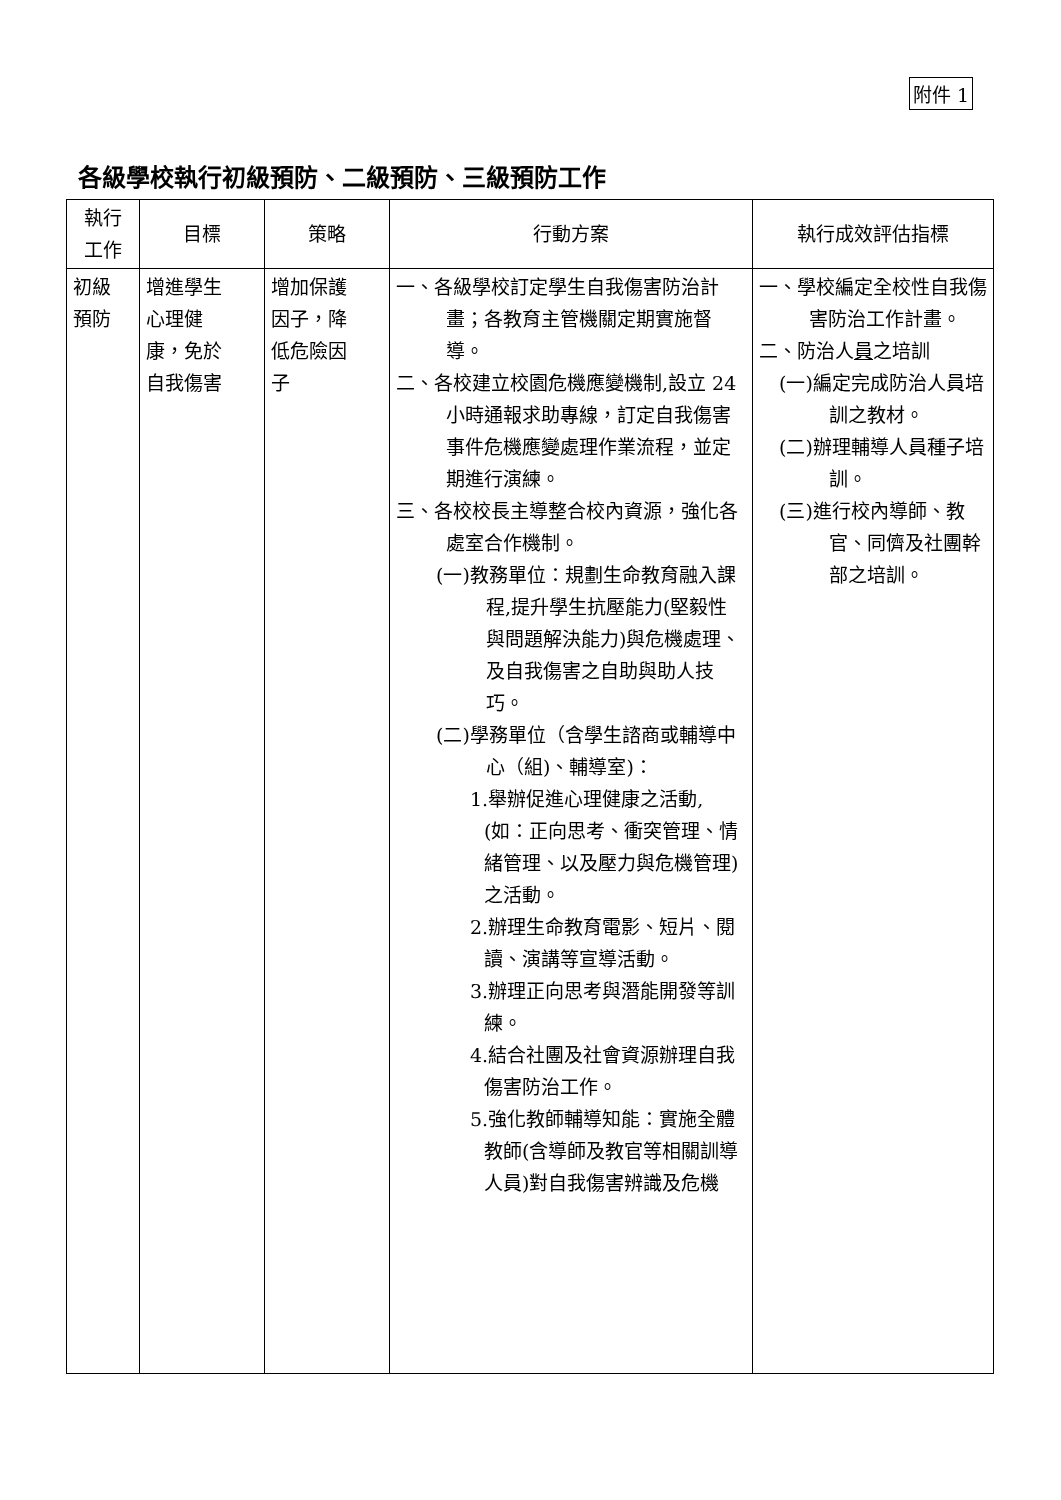附件 1
各級學校執行初級預防、二級預防、三級預防工作
| 執行 工作 | 目標 | 策略 | 行動方案 | 執行成效評估指標 |
| --- | --- | --- | --- | --- |
| 初級 預防 | 增進學生 心理健 康，免於 自我傷害 | 增加保護 因子，降 低危險因 子 | 一、各級學校訂定學生自我傷害防治計畫；各教育主管機關定期實施督導。 二、各校建立校園危機應變機制,設立 24 小時通報求助專線，訂定自我傷害事件危機應變處理作業流程，並定期進行演練。 三、各校校長主導整合校內資源，強化各處室合作機制。 (一)教務單位：規劃生命教育融入課程,提升學生抗壓能力(堅毅性與問題解決能力)與危機處理、及自我傷害之自助與助人技巧。 (二)學務單位（含學生諮商或輔導中心（組)、輔導室)： 1.舉辦促進心理健康之活動,(如：正向思考、衝突管理、情緒管理、以及壓力與危機管理)之活動。 2.辦理生命教育電影、短片、閱讀、演講等宣導活動。 3.辦理正向思考與潛能開發等訓練。 4.結合社團及社會資源辦理自我傷害防治工作。 5.強化教師輔導知能：實施全體教師(含導師及教官等相關訓導人員)對自我傷害辨識及危機 | 一、學校編定全校性自我傷害防治工作計畫。 二、防治人 員 之培訓 (一)編定完成防治人員培訓之教材。 (二)辦理輔導人員種子培訓。 (三)進行校內導師、教官、同儕及社團幹部之培訓。 |